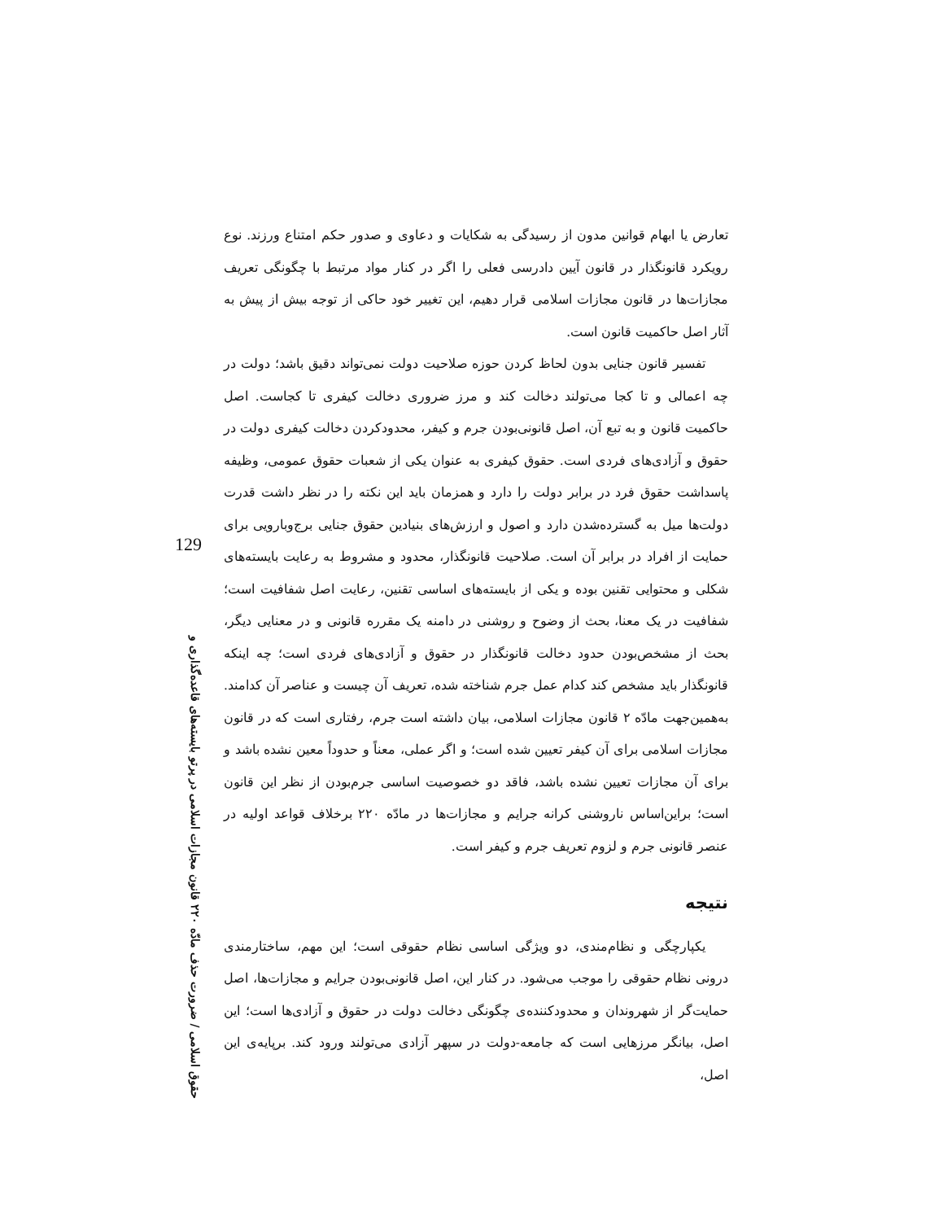تعارض یا ابهام قوانین مدون از رسیدگی به شکایات و دعاوی و صدور حکم امتناع ورزند. نوع رویکرد قانونگذار در قانون آیین دادرسی فعلی را اگر در کنار مواد مرتبط با چگونگی تعریف مجازات‌ها در قانون مجازات اسلامی قرار دهیم، این تغییر خود حاکی از توجه بیش از پیش به آثار اصل حاکمیت قانون است.
تفسیر قانون جنایی بدون لحاظ کردن حوزه صلاحیت دولت نمی‌تواند دقیق باشد؛ دولت در چه اعمالی و تا کجا می‌تولند دخالت کند و مرز ضروری دخالت کیفری تا کجاست. اصل حاکمیت قانون و به تبع آن، اصل قانونی‌بودن جرم و کیفر، محدودکردن دخالت کیفری دولت در حقوق و آزادی‌های فردی است. حقوق کیفری به عنوان یکی از شعبات حقوق عمومی، وظیفه پاسداشت حقوق فرد در برابر دولت را دارد و همزمان باید این نکته را در نظر داشت قدرت دولت‌ها میل به گسترده‌شدن دارد و اصول و ارزش‌های بنیادین حقوق جنایی برج‌وبارویی برای حمایت از افراد در برابر آن است. صلاحیت قانونگذار، محدود و مشروط به رعایت بایسته‌های شکلی و محتوایی تقنین بوده و یکی از بایسته‌های اساسی تقنین، رعایت اصل شفافیت است؛ شفافیت در یک معنا، بحث از وضوح و روشنی در دامنه یک مقرره قانونی و در معنایی دیگر، بحث از مشخص‌بودن حدود دخالت قانونگذار در حقوق و آزادی‌های فردی است؛ چه اینکه قانونگذار باید مشخص کند کدام عمل جرم شناخته شده، تعریف آن چیست و عناصر آن کدامند. به‌همین‌جهت مادّه ۲ قانون مجازات اسلامی، بیان داشته است جرم، رفتاری است که در قانون مجازات اسلامی برای آن کیفر تعیین شده است؛ و اگر عملی، معناً و حدوداً معین نشده باشد و برای آن مجازات تعیین نشده باشد، فاقد دو خصوصیت اساسی جرم‌بودن از نظر این قانون است؛ براین‌اساس ناروشنی کرانه جرایم و مجازات‌ها در مادّه ۲۲۰ برخلاف قواعد اولیه در عنصر قانونی جرم و لزوم تعریف جرم و کیفر است.
نتیجه
یکپارچگی و نظام‌مندی، دو ویژگی اساسی نظام حقوقی است؛ این مهم، ساختارمندی درونی نظام حقوقی را موجب می‌شود. در کنار این، اصل قانونی‌بودن جرایم و مجازات‌ها، اصل حمایت‌گر از شهروندان و محدودکننده‌ی چگونگی دخالت دولت در حقوق و آزادی‌ها است؛ این اصل، بیانگر مرزهایی است که جامعه-دولت در سپهر آزادی می‌تولند ورود کند. برپایه‌ی این اصل،
129
حقوق اسلامی / ضرورت حذف مادّه ۲۲۰ قانون مجازات اسلامی در پرتو بایسته‌های قاعده‌گذاری و